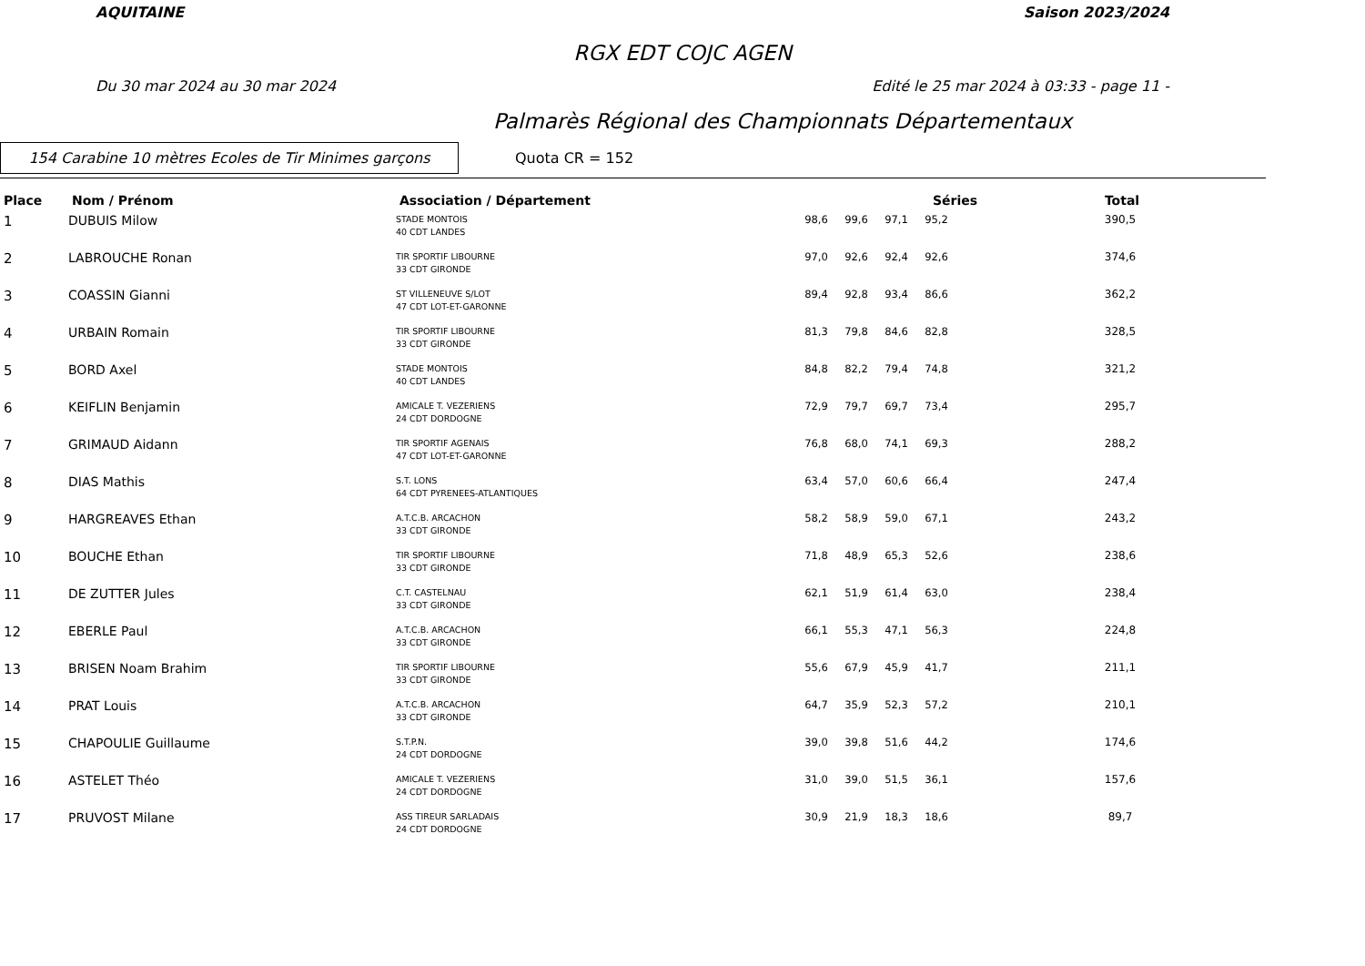AQUITAINE Saison 2023/2024
RGX EDT COJC AGEN
Du 30 mar 2024 au 30 mar 2024 Edité le 25 mar 2024 à 03:33 - page 11 -
Palmarès Régional des Championnats Départementaux
154 Carabine 10 mètres Ecoles de Tir Minimes garçons
Quota CR = 152
| Place | Nom / Prénom | Association / Département | Séries | | | | | | Total |
| --- | --- | --- | --- | --- | --- | --- | --- | --- | --- |
| 1 | DUBUIS Milow | STADE MONTOIS 40 CDT LANDES | | 98,6 | 99,6 | 97,1 | 95,2 | | 390,5 |
| 2 | LABROUCHE Ronan | TIR SPORTIF LIBOURNE 33 CDT GIRONDE | | 97,0 | 92,6 | 92,4 | 92,6 | | 374,6 |
| 3 | COASSIN Gianni | ST VILLENEUVE S/LOT 47 CDT LOT-ET-GARONNE | | 89,4 | 92,8 | 93,4 | 86,6 | | 362,2 |
| 4 | URBAIN Romain | TIR SPORTIF LIBOURNE 33 CDT GIRONDE | | 81,3 | 79,8 | 84,6 | 82,8 | | 328,5 |
| 5 | BORD Axel | STADE MONTOIS 40 CDT LANDES | | 84,8 | 82,2 | 79,4 | 74,8 | | 321,2 |
| 6 | KEIFLIN Benjamin | AMICALE T. VEZERIENS 24 CDT DORDOGNE | | 72,9 | 79,7 | 69,7 | 73,4 | | 295,7 |
| 7 | GRIMAUD Aidann | TIR SPORTIF AGENAIS 47 CDT LOT-ET-GARONNE | | 76,8 | 68,0 | 74,1 | 69,3 | | 288,2 |
| 8 | DIAS Mathis | S.T. LONS 64 CDT PYRENEES-ATLANTIQUES | | 63,4 | 57,0 | 60,6 | 66,4 | | 247,4 |
| 9 | HARGREAVES Ethan | A.T.C.B. ARCACHON 33 CDT GIRONDE | | 58,2 | 58,9 | 59,0 | 67,1 | | 243,2 |
| 10 | BOUCHE Ethan | TIR SPORTIF LIBOURNE 33 CDT GIRONDE | | 71,8 | 48,9 | 65,3 | 52,6 | | 238,6 |
| 11 | DE ZUTTER Jules | C.T. CASTELNAU 33 CDT GIRONDE | | 62,1 | 51,9 | 61,4 | 63,0 | | 238,4 |
| 12 | EBERLE Paul | A.T.C.B. ARCACHON 33 CDT GIRONDE | | 66,1 | 55,3 | 47,1 | 56,3 | | 224,8 |
| 13 | BRISEN Noam Brahim | TIR SPORTIF LIBOURNE 33 CDT GIRONDE | | 55,6 | 67,9 | 45,9 | 41,7 | | 211,1 |
| 14 | PRAT Louis | A.T.C.B. ARCACHON 33 CDT GIRONDE | | 64,7 | 35,9 | 52,3 | 57,2 | | 210,1 |
| 15 | CHAPOULIE Guillaume | S.T.P.N. 24 CDT DORDOGNE | | 39,0 | 39,8 | 51,6 | 44,2 | | 174,6 |
| 16 | ASTELET Théo | AMICALE T. VEZERIENS 24 CDT DORDOGNE | | 31,0 | 39,0 | 51,5 | 36,1 | | 157,6 |
| 17 | PRUVOST Milane | ASS TIREUR SARLADAIS 24 CDT DORDOGNE | | 30,9 | 21,9 | 18,3 | 18,6 | | 89,7 |